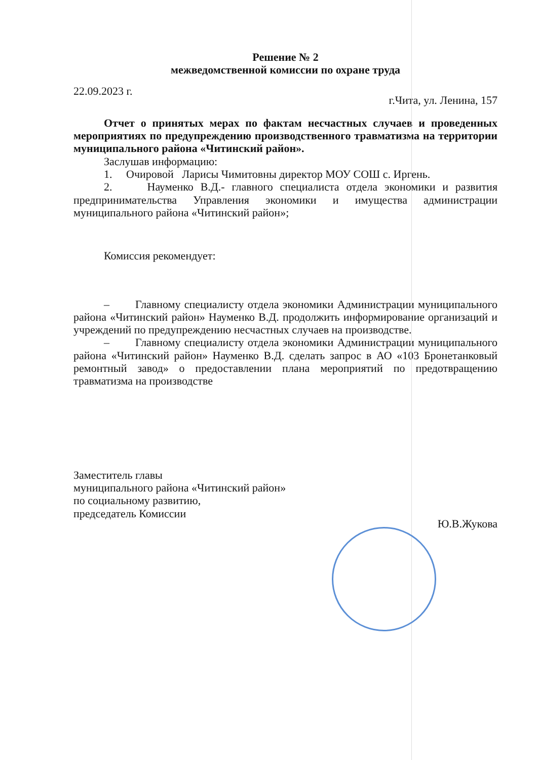Решение № 2
межведомственной комиссии по охране труда
22.09.2023 г. г.Чита, ул. Ленина, 157
Отчет о принятых мерах по фактам несчастных случаев и проведенных мероприятиях по предупреждению производственного травматизма на территории муниципального района «Читинский район».
Заслушав информацию:
1. Очировой Ларисы Чимитовны директор МОУ СОШ с. Иргень.
2. Науменко В.Д.- главного специалиста отдела экономики и развития предпринимательства Управления экономики и имущества администрации муниципального района «Читинский район»;
Комиссия рекомендует:
– Главному специалисту отдела экономики Администрации муниципального района «Читинский район» Науменко В.Д. продолжить информирование организаций и учреждений по предупреждению несчастных случаев на производстве.
– Главному специалисту отдела экономики Администрации муниципального района «Читинский район» Науменко В.Д. сделать запрос в АО «103 Бронетанковый ремонтный завод» о предоставлении плана мероприятий по предотвращению травматизма на производстве
Заместитель главы
муниципального района «Читинский район»
по социальному развитию,
председатель Комиссии
Ю.В.Жукова